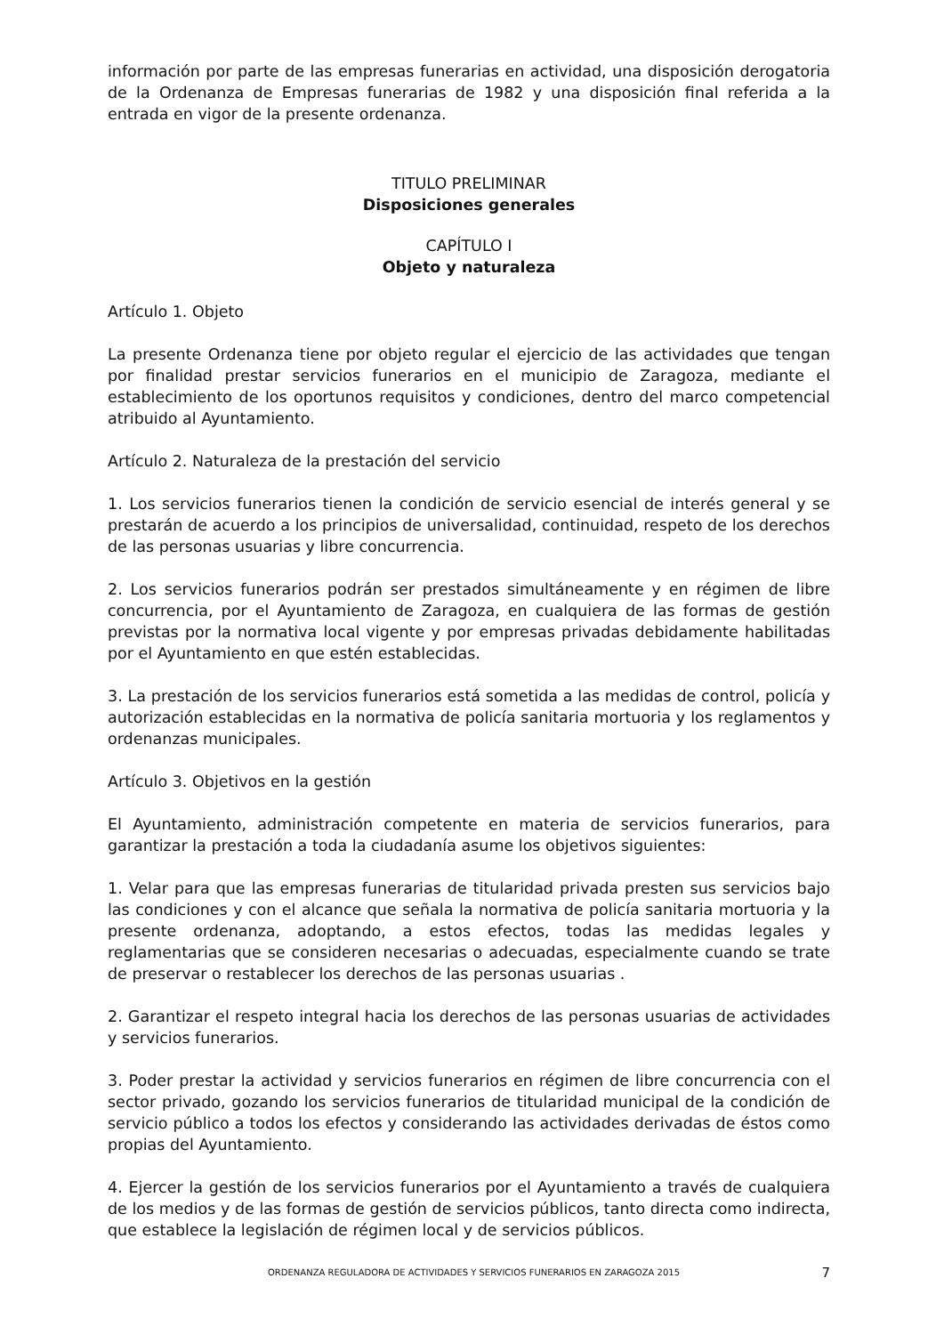información por parte de las empresas funerarias en actividad, una disposición derogatoria de la Ordenanza de Empresas funerarias de 1982 y una disposición final referida a la entrada en vigor de la presente ordenanza.
TITULO PRELIMINAR
Disposiciones generales
CAPÍTULO I
Objeto y naturaleza
Artículo 1. Objeto
La presente Ordenanza tiene por objeto regular el ejercicio de las actividades que tengan por finalidad prestar servicios funerarios en el municipio de Zaragoza, mediante el establecimiento de los oportunos requisitos y condiciones, dentro del marco competencial atribuido al Ayuntamiento.
Artículo 2. Naturaleza de la prestación del servicio
1. Los servicios funerarios tienen la condición de servicio esencial de interés general y se prestarán de acuerdo a los principios de universalidad, continuidad, respeto de los derechos de las personas usuarias y libre concurrencia.
2. Los servicios funerarios podrán ser prestados simultáneamente y en régimen de libre concurrencia, por el Ayuntamiento de Zaragoza, en cualquiera de las formas de gestión previstas por la normativa local vigente y por empresas privadas debidamente habilitadas por el Ayuntamiento en que estén establecidas.
3. La prestación de los servicios funerarios está sometida a las medidas de control, policía y autorización establecidas en la normativa de policía sanitaria mortuoria y los reglamentos y ordenanzas municipales.
Artículo 3. Objetivos en la gestión
El Ayuntamiento, administración competente en materia de servicios funerarios, para garantizar la prestación a toda la ciudadanía asume los objetivos siguientes:
1. Velar para que las empresas funerarias de titularidad privada presten sus servicios bajo las condiciones y con el alcance que señala la normativa de policía sanitaria mortuoria y la presente ordenanza, adoptando, a estos efectos, todas las medidas legales y reglamentarias que se consideren necesarias o adecuadas, especialmente cuando se trate de preservar o restablecer los derechos de las personas usuarias .
2. Garantizar el respeto integral hacia los derechos de las personas usuarias de actividades y servicios funerarios.
3. Poder prestar la actividad y servicios funerarios en régimen de libre concurrencia con el sector privado, gozando los servicios funerarios de titularidad municipal de la condición de servicio público a todos los efectos y considerando las actividades derivadas de éstos como propias del Ayuntamiento.
4. Ejercer la gestión de los servicios funerarios por el Ayuntamiento a través de cualquiera de los medios y de las formas de gestión de servicios públicos, tanto directa como indirecta, que establece la legislación de régimen local y de servicios públicos.
ORDENANZA REGULADORA DE ACTIVIDADES Y SERVICIOS FUNERARIOS EN ZARAGOZA 2015 7